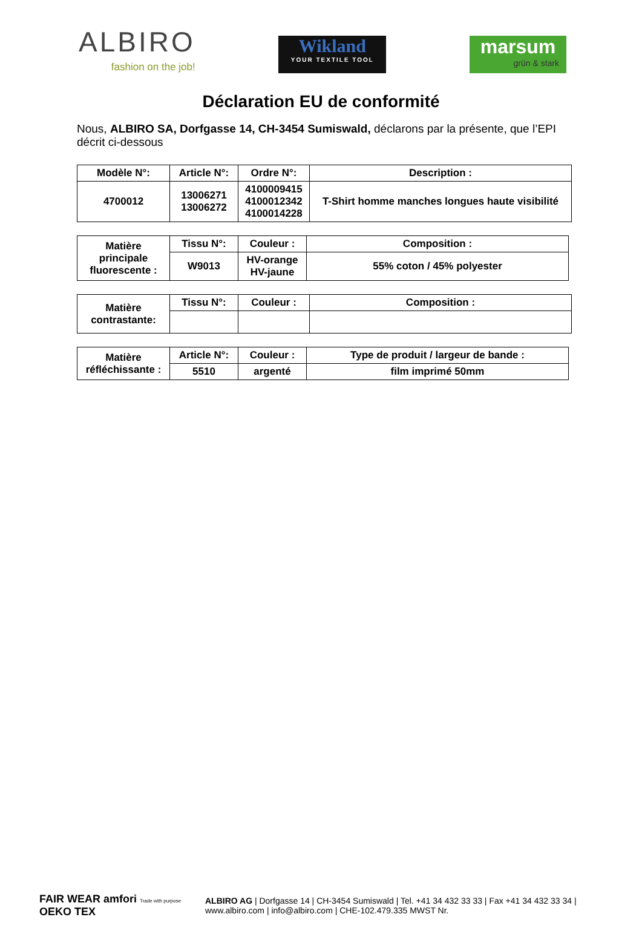ALBIRO
fashion on the job!
Wikland
YOUR TEXTILE TOOL
marsum
grün & stark
Déclaration EU de conformité
Nous, ALBIRO SA, Dorfgasse 14, CH-3454 Sumiswald, déclarons par la présente, que l’EPI décrit ci-dessous
| Modèle N°: | Article N°: | Ordre N°: | Description : |
| --- | --- | --- | --- |
| 4700012 | 13006271 13006272 | 4100009415 4100012342 4100014228 | T-Shirt homme manches longues haute visibilité |
| Matière principale fluorescente : | Tissu N°: | Couleur : | Composition : |
| --- | --- | --- | --- |
| | W9013 | HV-orange HV-jaune | 55% coton / 45% polyester |
| Matière contrastante: | Tissu N°: | Couleur : | Composition : |
| --- | --- | --- | --- |
| Matière réfléchissante : | Article N°: | Couleur : | Type de produit / largeur de bande : |
| --- | --- | --- | --- |
| | 5510 | argenté | film imprimé 50mm |
FAIR WEAR amfori Trade with purpose OEKO TEX
ALBIRO AG | Dorfgasse 14 | CH-3454 Sumiswald | Tel. +41 34 432 33 33 | Fax +41 34 432 33 34 |
www.albiro.com | info@albiro.com | CHE-102.479.335 MWST Nr.